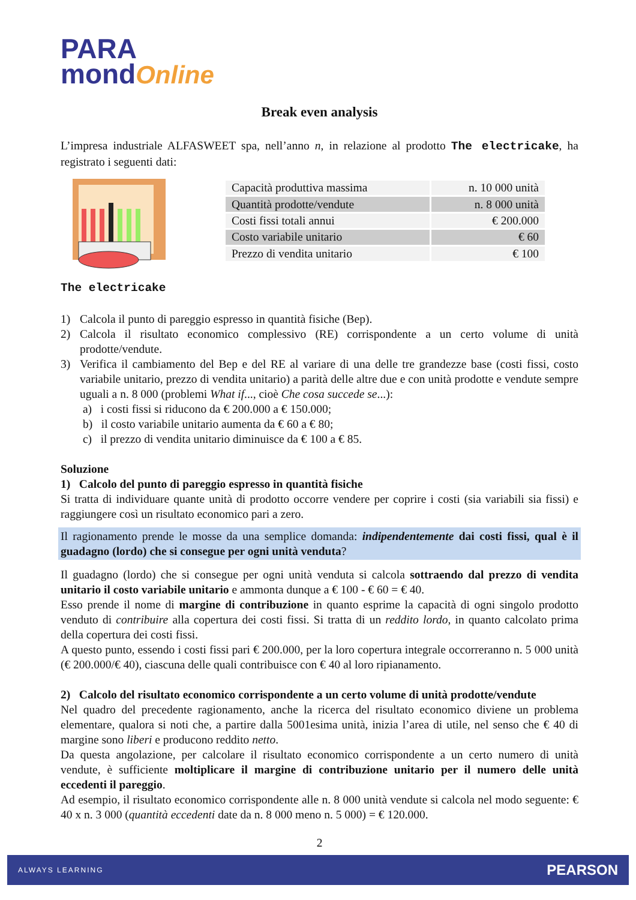PARA
mondOnline
Break even analysis
L’impresa industriale ALFASWEET spa, nell’anno n, in relazione al prodotto The electricake, ha registrato i seguenti dati:
The electricake
| Capacità produttiva massima | n. 10 000 unità |
| Quantità prodotte/vendute | n. 8 000 unità |
| Costi fissi totali annui | € 200.000 |
| Costo variabile unitario | € 60 |
| Prezzo di vendita unitario | € 100 |
1) Calcola il punto di pareggio espresso in quantità fisiche (Bep).
2) Calcola il risultato economico complessivo (RE) corrispondente a un certo volume di unità prodotte/vendute.
3) Verifica il cambiamento del Bep e del RE al variare di una delle tre grandezze base (costi fissi, costo variabile unitario, prezzo di vendita unitario) a parità delle altre due e con unità prodotte e vendute sempre uguali a n. 8 000 (problemi What if..., cioè Che cosa succede se...):
a) i costi fissi si riducono da € 200.000 a € 150.000;
b) il costo variabile unitario aumenta da € 60 a € 80;
c) il prezzo di vendita unitario diminuisce da € 100 a € 85.
Soluzione
1) Calcolo del punto di pareggio espresso in quantità fisiche
Si tratta di individuare quante unità di prodotto occorre vendere per coprire i costi (sia variabili sia fissi) e raggiungere così un risultato economico pari a zero.
Il ragionamento prende le mosse da una semplice domanda: indipendentemente dai costi fissi, qual è il guadagno (lordo) che si consegue per ogni unità venduta?
Il guadagno (lordo) che si consegue per ogni unità venduta si calcola sottraendo dal prezzo di vendita unitario il costo variabile unitario e ammonta dunque a € 100 - € 60 = € 40.
Esso prende il nome di margine di contribuzione in quanto esprime la capacità di ogni singolo prodotto venduto di contribuire alla copertura dei costi fissi. Si tratta di un reddito lordo, in quanto calcolato prima della copertura dei costi fissi.
A questo punto, essendo i costi fissi pari € 200.000, per la loro copertura integrale occorreranno n. 5 000 unità (€ 200.000/€ 40), ciascuna delle quali contribuisce con € 40 al loro ripianamento.
2) Calcolo del risultato economico corrispondente a un certo volume di unità prodotte/vendute
Nel quadro del precedente ragionamento, anche la ricerca del risultato economico diviene un problema elementare, qualora si noti che, a partire dalla 5001esima unità, inizia l’area di utile, nel senso che € 40 di margine sono liberi e producono reddito netto.
Da questa angolazione, per calcolare il risultato economico corrispondente a un certo numero di unità vendute, è sufficiente moltiplicare il margine di contribuzione unitario per il numero delle unità eccedenti il pareggio.
Ad esempio, il risultato economico corrispondente alle n. 8 000 unità vendute si calcola nel modo seguente: € 40 x n. 3 000 (quantità eccedenti date da n. 8 000 meno n. 5 000) = € 120.000.
2
ALWAYS LEARNING PEARSON